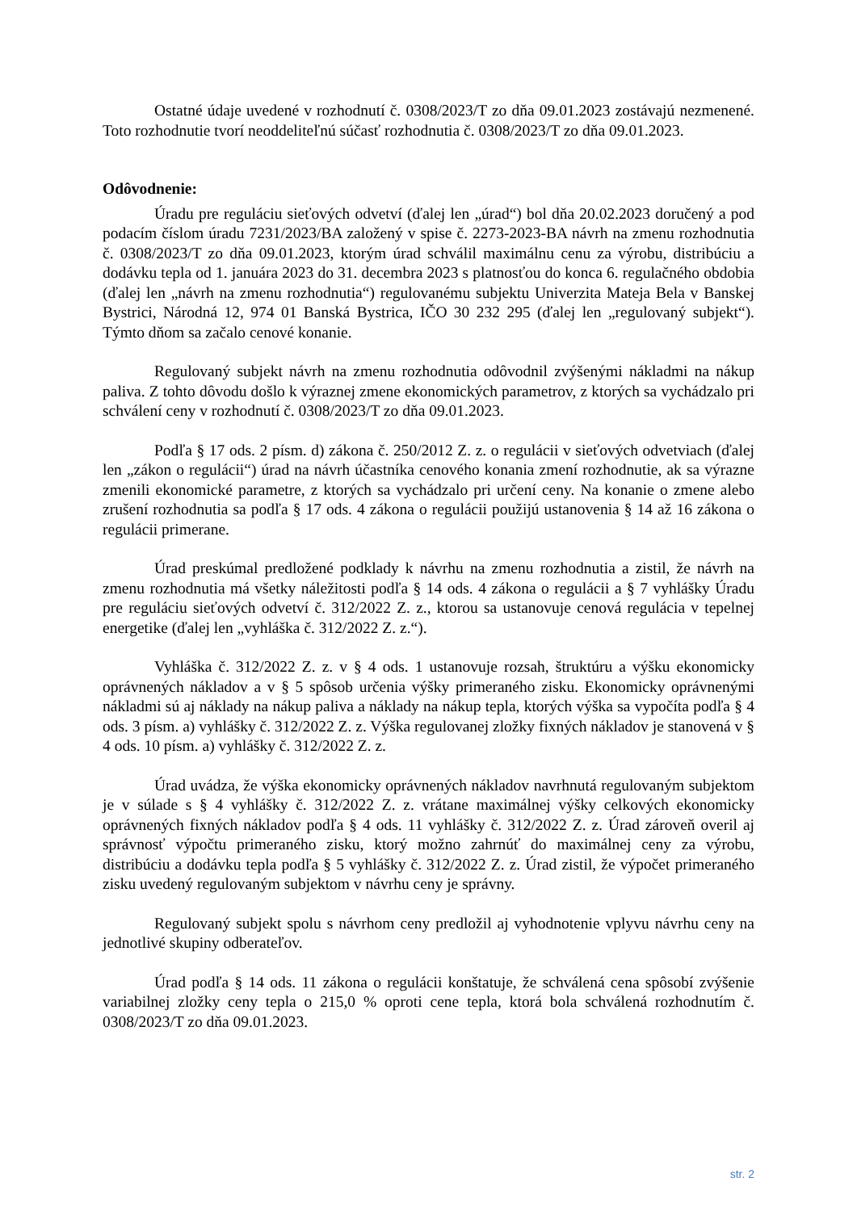Ostatné údaje uvedené v rozhodnutí č. 0308/2023/T zo dňa 09.01.2023 zostávajú nezmenené. Toto rozhodnutie tvorí neoddeliteľnú súčasť rozhodnutia č. 0308/2023/T zo dňa 09.01.2023.
Odôvodnenie:
Úradu pre reguláciu sieťových odvetví (ďalej len „úrad“) bol dňa 20.02.2023 doručený a pod podacím číslom úradu 7231/2023/BA založený v spise č. 2273-2023-BA návrh na zmenu rozhodnutia č. 0308/2023/T zo dňa 09.01.2023, ktorým úrad schválil maximálnu cenu za výrobu, distribúciu a dodávku tepla od 1. januára 2023 do 31. decembra 2023 s platnosťou do konca 6. regulačného obdobia (ďalej len „návrh na zmenu rozhodnutia“) regulovanému subjektu Univerzita Mateja Bela v Banskej Bystrici, Národná 12, 974 01 Banská Bystrica, IČO 30 232 295 (ďalej len „regulovaný subjekt“). Týmto dňom sa začalo cenové konanie.
Regulovaný subjekt návrh na zmenu rozhodnutia odôvodnil zvýšenými nákladmi na nákup paliva. Z tohto dôvodu došlo k výraznej zmene ekonomických parametrov, z ktorých sa vychádzalo pri schválení ceny v rozhodnutí č. 0308/2023/T zo dňa 09.01.2023.
Podľa § 17 ods. 2 písm. d) zákona č. 250/2012 Z. z. o regulácii v sieťových odvetviach (ďalej len „zákon o regulácii“) úrad na návrh účastníka cenového konania zmení rozhodnutie, ak sa výrazne zmenili ekonomické parametre, z ktorých sa vychádzalo pri určení ceny. Na konanie o zmene alebo zrušení rozhodnutia sa podľa § 17 ods. 4 zákona o regulácii použijú ustanovenia § 14 až 16 zákona o regulácii primerane.
Úrad preskúmal predložené podklady k návrhu na zmenu rozhodnutia a zistil, že návrh na zmenu rozhodnutia má všetky náležitosti podľa § 14 ods. 4 zákona o regulácii a § 7 vyhlášky Úradu pre reguláciu sieťových odvetví č. 312/2022 Z. z., ktorou sa ustanovuje cenová regulácia v tepelnej energetike (ďalej len „vyhláška č. 312/2022 Z. z.“).
Vyhláška č. 312/2022 Z. z. v § 4 ods. 1 ustanovuje rozsah, štruktúru a výšku ekonomicky oprávnených nákladov a v § 5 spôsob určenia výšky primeraného zisku. Ekonomicky oprávnenými nákladmi sú aj náklady na nákup paliva a náklady na nákup tepla, ktorých výška sa vypočíta podľa § 4 ods. 3 písm. a) vyhlášky č. 312/2022 Z. z. Výška regulovanej zložky fixných nákladov je stanovená v § 4 ods. 10 písm. a) vyhlášky č. 312/2022 Z. z.
Úrad uvádza, že výška ekonomicky oprávnených nákladov navrhnutá regulovaným subjektom je v súlade s § 4 vyhlášky č. 312/2022 Z. z. vrátane maximálnej výšky celkových ekonomicky oprávnených fixných nákladov podľa § 4 ods. 11 vyhlášky č. 312/2022 Z. z. Úrad zároveň overil aj správnosť výpočtu primeraného zisku, ktorý možno zahrnúť do maximálnej ceny za výrobu, distribúciu a dodávku tepla podľa § 5 vyhlášky č. 312/2022 Z. z. Úrad zistil, že výpočet primeraného zisku uvedený regulovaným subjektom v návrhu ceny je správny.
Regulovaný subjekt spolu s návrhom ceny predložil aj vyhodnotenie vplyvu návrhu ceny na jednotlivé skupiny odberateľov.
Úrad podľa § 14 ods. 11 zákona o regulácii konštatuje, že schválená cena spôsobí zvýšenie variabilnej zložky ceny tepla o 215,0 % oproti cene tepla, ktorá bola schválená rozhodnutím č. 0308/2023/T zo dňa 09.01.2023.
str. 2